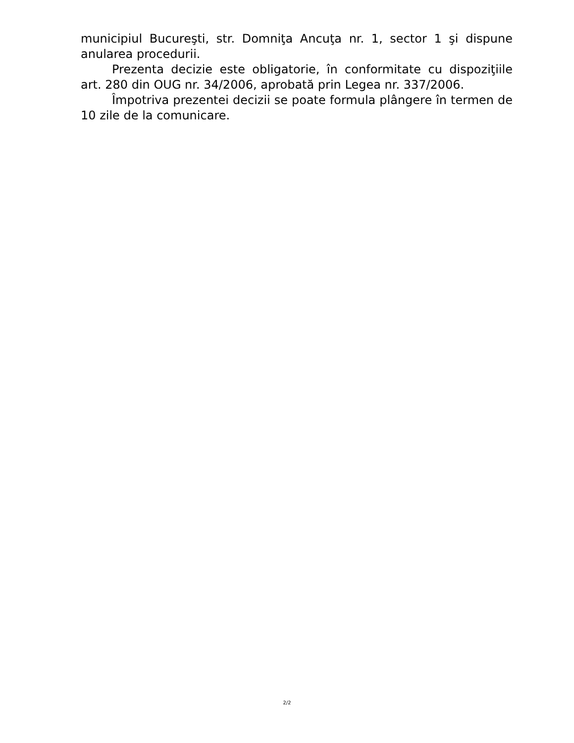municipiul Bucureşti, str. Domniţa Ancuţa nr. 1, sector 1 şi dispune anularea procedurii.
Prezenta decizie este obligatorie, în conformitate cu dispoziţiile art. 280 din OUG nr. 34/2006, aprobată prin Legea nr. 337/2006.
Împotriva prezentei decizii se poate formula plângere în termen de 10 zile de la comunicare.
2/2